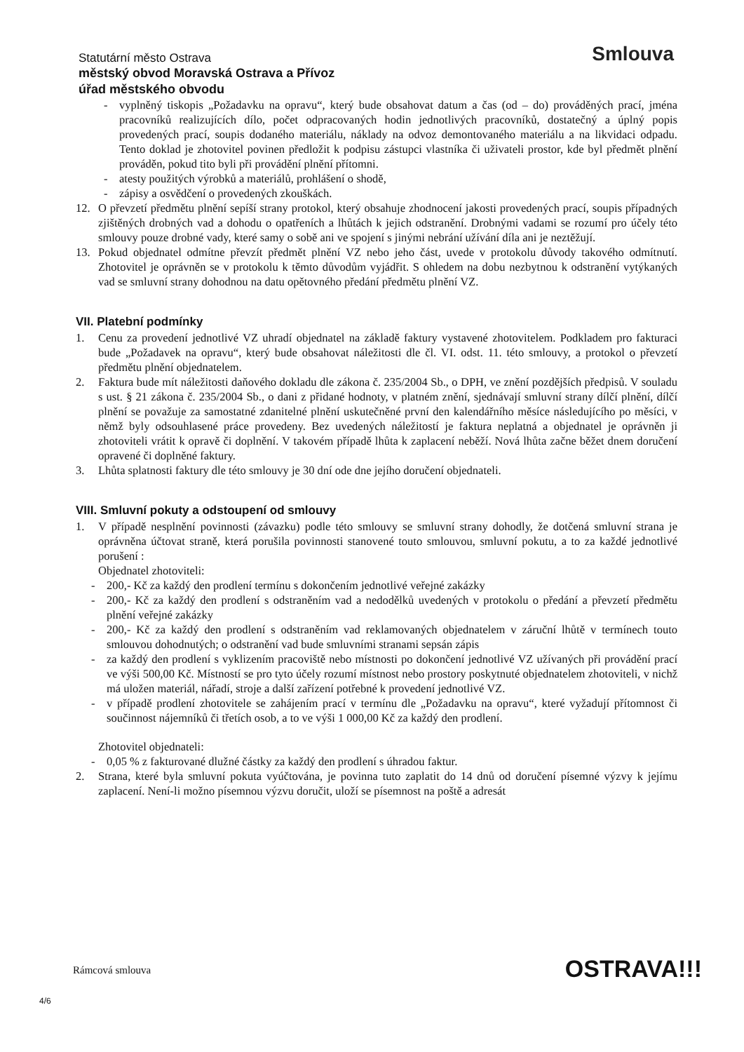Statutární město Ostrava
městský obvod Moravská Ostrava a Přívoz
úřad městského obvodu
Smlouva
- vyplněný tiskopis „Požadavku na opravu“, který bude obsahovat datum a čas (od – do) prováděných prací, jména pracovníků realizujících dílo, počet odpracovaných hodin jednotlivých pracovníků, dostatečný a úplný popis provedených prací, soupis dodaného materiálu, náklady na odvoz demontovaného materiálu a na likvidaci odpadu. Tento doklad je zhotovitel povinen předložit k podpisu zástupci vlastníka či uživateli prostor, kde byl předmět plnění prováděn, pokud tito byli při provádění plnění přítomni.
- atesty použitých výrobků a materiálů, prohlášení o shodě,
- zápisy a osvědčení o provedených zkouškách.
12. O převzetí předmětu plnění sepíší strany protokol, který obsahuje zhodnocení jakosti provedených prací, soupis případných zjištěných drobných vad a dohodu o opatřeních a lhůtách k jejich odstranění. Drobnými vadami se rozumí pro účely této smlouvy pouze drobné vady, které samy o sobě ani ve spojení s jinými nebrání užívání díla ani je neztěžují.
13. Pokud objednatel odmítne převzít předmět plnění VZ nebo jeho část, uvede v protokolu důvody takového odmítnutí. Zhotovitel je oprávněn se v protokolu k těmto důvodům vyjádřit. S ohledem na dobu nezbytnou k odstranění vytýkaných vad se smluvní strany dohodnou na datu opětovného předání předmětu plnění VZ.
VII. Platební podmínky
1. Cenu za provedení jednotlivé VZ uhradí objednatel na základě faktury vystavené zhotovitelem. Podkladem pro fakturaci bude „Požadavek na opravu“, který bude obsahovat náležitosti dle čl. VI. odst. 11. této smlouvy, a protokol o převzetí předmětu plnění objednatelem.
2. Faktura bude mít náležitosti daňového dokladu dle zákona č. 235/2004 Sb., o DPH, ve znění pozdějších předpisů. V souladu s ust. § 21 zákona č. 235/2004 Sb., o dani z přidané hodnoty, v platném znění, sjednávají smluvní strany dílčí plnění, dílčí plnění se považuje za samostatné zdanitelné plnění uskutečněné první den kalendářního měsíce následujícího po měsíci, v němž byly odsouhlasené práce provedeny. Bez uvedených náležitostí je faktura neplatná a objednatel je oprávněn ji zhotoviteli vrátit k opravě či doplnění. V takovém případě lhůta k zaplacení neběží. Nová lhůta začne běžet dnem doručení opravené či doplněné faktury.
3. Lhůta splatnosti faktury dle této smlouvy je 30 dní ode dne jejího doručení objednateli.
VIII. Smluvní pokuty a odstoupení od smlouvy
1. V případě nesplnění povinnosti (závazku) podle této smlouvy se smluvní strany dohodly, že dotčená smluvní strana je oprávněna účtovat straně, která porušila povinnosti stanovené touto smlouvou, smluvní pokutu, a to za každé jednotlivé porušení :
Objednatel zhotoviteli:
- 200,- Kč za každý den prodlení termínu s dokončením jednotlivé veřejné zakázky
- 200,- Kč za každý den prodlení s odstraněním vad a nedodělků uvedených v protokolu o předání a převzetí předmětu plnění veřejné zakázky
- 200,- Kč za každý den prodlení s odstraněním vad reklamovaných objednatelem v záruční lhůtě v termínech touto smlouvou dohodnutých; o odstranění vad bude smluvními stranami sepsán zápis
- za každý den prodlení s vyklizením pracoviště nebo místnosti po dokončení jednotlivé VZ užívaných při provádění prací ve výši 500,00 Kč. Místností se pro tyto účely rozumí místnost nebo prostory poskytnuté objednatelem zhotoviteli, v nichž má uložen materiál, nářadí, stroje a další zařízení potřebné k provedení jednotlivé VZ.
- v případě prodlení zhotovitele se zahájením prací v termínu dle „Požadavku na opravu“, které vyžadují přítomnost či součinnost nájemníků či třetích osob, a to ve výši 1 000,00 Kč za každý den prodlení.
Zhotovitel objednateli:
- 0,05 % z fakturované dlužné částky za každý den prodlení s úhradou faktur.
2. Strana, které byla smluvní pokuta vyúčtována, je povinna tuto zaplatit do 14 dnů od doručení písemné výzvy k jejímu zaplacení. Není-li možno písemnou výzvu doručit, uloží se písemnost na poště a adresát
Rámcová smlouva
OSTRAVA!!!
4/6